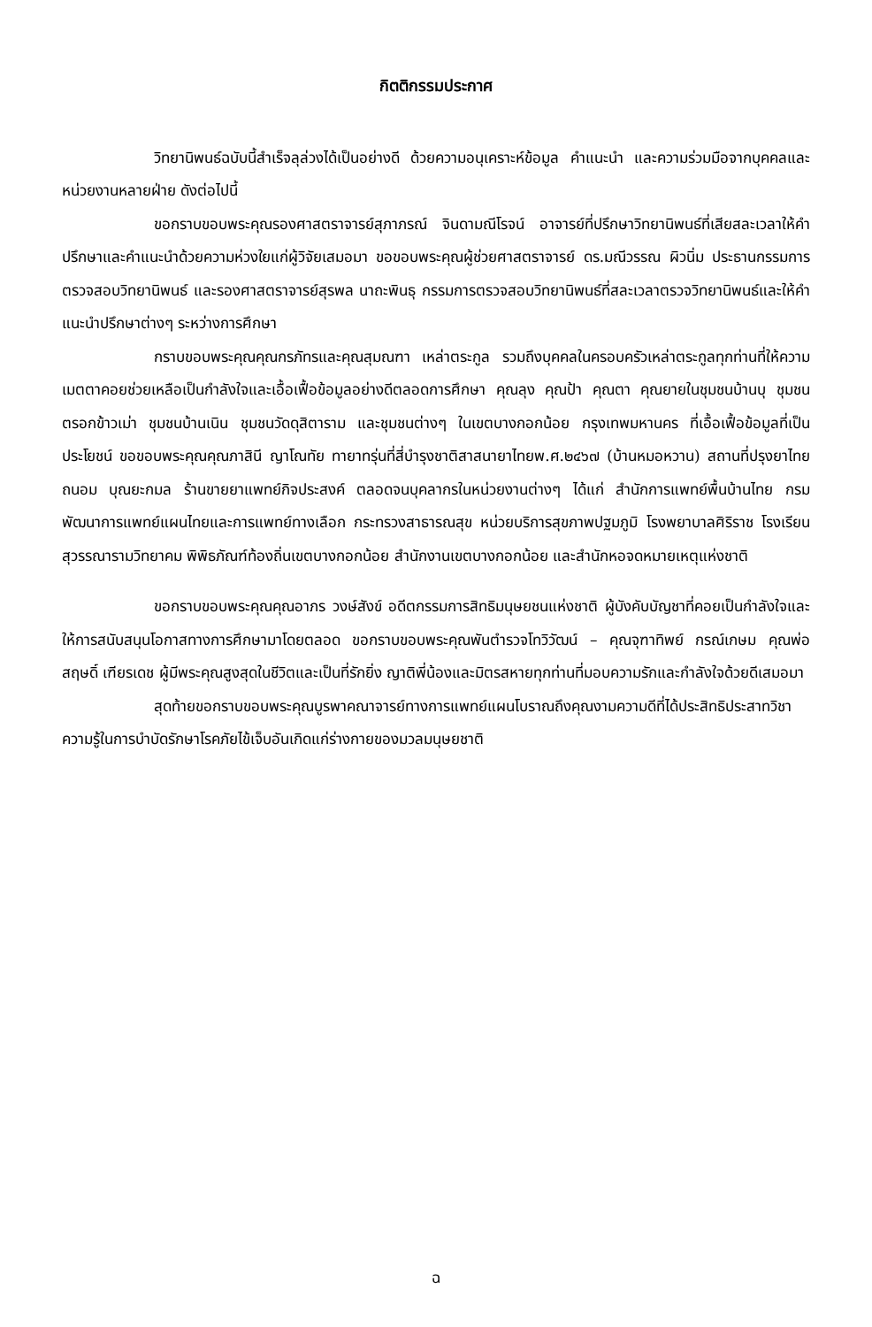กิตติกรรมประกาศ
วิทยานิพนธ์ฉบับนี้สำเร็จลุล่วงได้เป็นอย่างดี ด้วยความอนุเคราะห์ข้อมูล คำแนะนำ และความร่วมมือจากบุคคลและหน่วยงานหลายฝ่าย ดังต่อไปนี้
ขอกราบขอบพระคุณรองศาสตราจารย์สุภาภรณ์ จินดามณีโรจน์ อาจารย์ที่ปรึกษาวิทยานิพนธ์ที่เสียสละเวลาให้คำปรึกษาและคำแนะนำด้วยความห่วงใยแก่ผู้วิจัยเสมอมา ขอขอบพระคุณผู้ช่วยศาสตราจารย์ ดร.มณีวรรณ ผิวนิ่ม ประธานกรรมการตรวจสอบวิทยานิพนธ์ และรองศาสตราจารย์สุรพล นาถะพินธุ กรรมการตรวจสอบวิทยานิพนธ์ที่สละเวลาตรวจวิทยานิพนธ์และให้คำแนะนำปรึกษาต่างๆ ระหว่างการศึกษา
กราบขอบพระคุณคุณกรภัทรและคุณสุมณฑา เหล่าตระกูล รวมถึงบุคคลในครอบครัวเหล่าตระกูลทุกท่านที่ให้ความเมตตาคอยช่วยเหลือเป็นกำลังใจและเอื้อเฟื้อข้อมูลอย่างดีตลอดการศึกษา คุณลุง คุณป้า คุณตา คุณยายในชุมชนบ้านบุ ชุมชนตรอกข้าวเม่า ชุมชนบ้านเนิน ชุมชนวัดดุสิตาราม และชุมชนต่างๆ ในเขตบางกอกน้อย กรุงเทพมหานคร ที่เอื้อเฟื้อข้อมูลที่เป็นประโยชน์ ขอขอบพระคุณคุณภาสินี ญาโณทัย ทายาทรุ่นที่สี่บำรุงชาติสาสนายาไทยพ.ศ.๒๔๖๗ (บ้านหมอหวาน) สถานที่ปรุงยาไทยถนอม บุณยะกมล ร้านขายยาแพทย์กิจประสงค์ ตลอดจนบุคลากรในหน่วยงานต่างๆ ได้แก่ สำนักการแพทย์พื้นบ้านไทย กรมพัฒนาการแพทย์แผนไทยและการแพทย์ทางเลือก กระทรวงสาธารณสุข หน่วยบริการสุขภาพปฐมภูมิ โรงพยาบาลศิริราช โรงเรียนสุวรรณารามวิทยาคม พิพิธภัณฑ์ท้องถิ่นเขตบางกอกน้อย สำนักงานเขตบางกอกน้อย และสำนักหอจดหมายเหตุแห่งชาติ
ขอกราบขอบพระคุณคุณอาภร วงษ์สังข์ อดีตกรรมการสิทธิมนุษยชนแห่งชาติ ผู้บังคับบัญชาที่คอยเป็นกำลังใจและให้การสนับสนุนโอกาสทางการศึกษามาโดยตลอด ขอกราบขอบพระคุณพันตำรวจโทวิวัฒน์ – คุณจุฑาทิพย์ กรณ์เกษม คุณพ่อสฤษดิ์ เฑียรเดช ผู้มีพระคุณสูงสุดในชีวิตและเป็นที่รักยิ่ง ญาติพี่น้องและมิตรสหายทุกท่านที่มอบความรักและกำลังใจด้วยดีเสมอมา
สุดท้ายขอกราบขอบพระคุณบูรพาคณาจารย์ทางการแพทย์แผนโบราณถึงคุณงามความดีที่ได้ประสิทธิประสาทวิชาความรู้ในการบำบัดรักษาโรคภัยไข้เจ็บอันเกิดแก่ร่างกายของมวลมนุษยชาติ
ฉ